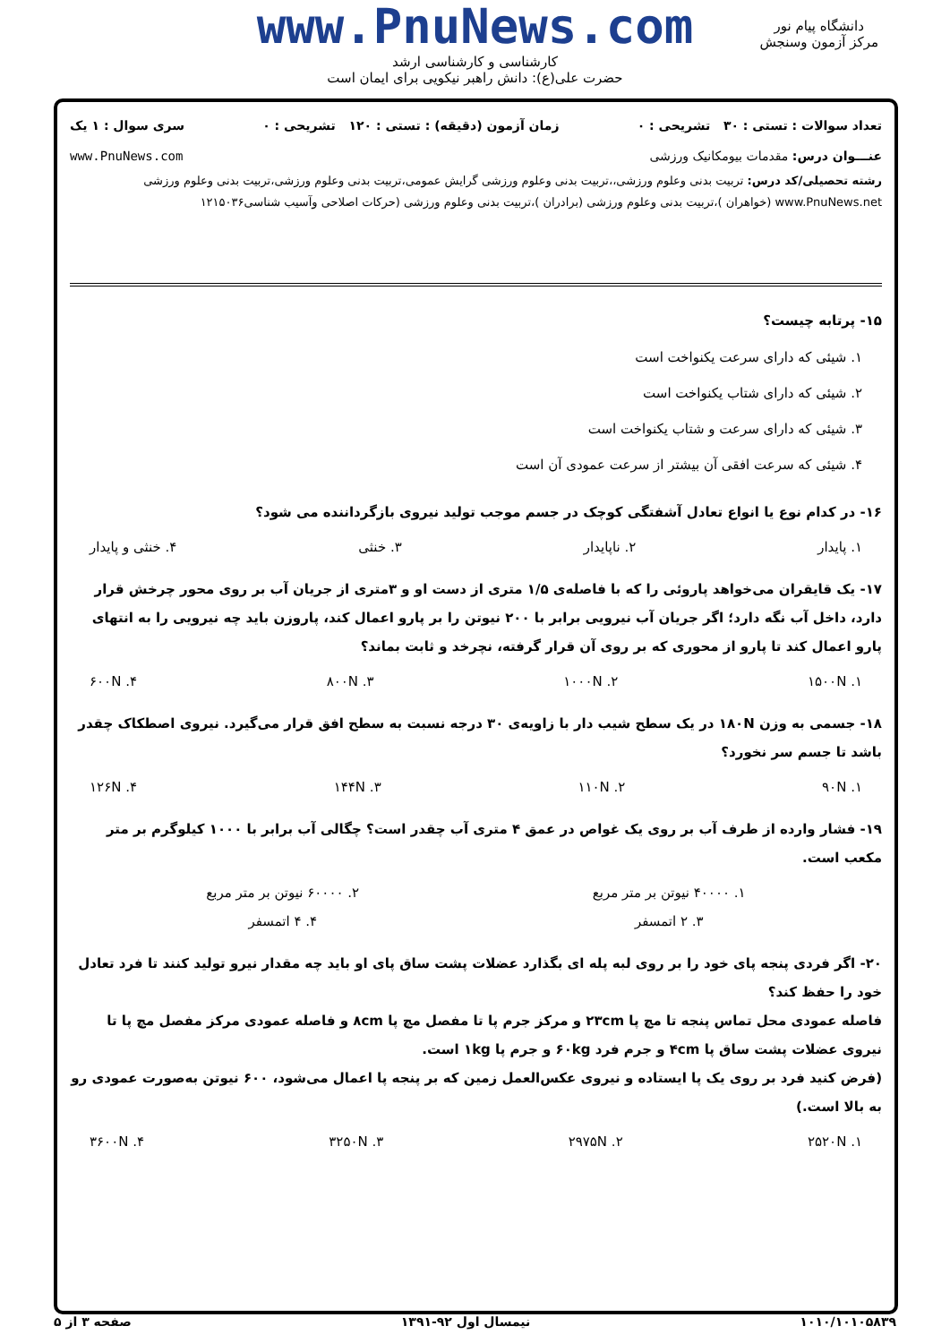www.PnuNews.com
کارشناسی و کارشناسی ارشد
حضرت علی(ع): دانش راهبر نیکویی برای ایمان است
دانشگاه پیام نور
مرکز آزمون وسنجش
تعداد سوالات : تستی : ۳۰ تشریحی : ۰ زمان آزمون (دقیقه) : تستی : ۱۲۰ تشریحی : ۰ سری سوال : ۱ یک
عنـــوان درس: مقدمات بیومکانیک ورزشی www.PnuNews.com
رشته تحصیلی/کد درس: تربیت بدنی وعلوم ورزشی،،تربیت بدنی وعلوم ورزشی گرایش عمومی،تربیت بدنی وعلوم ورزشی،تربیت بدنی وعلوم ورزشی www.PnuNews.net (خواهران )،تربیت بدنی وعلوم ورزشی (برادران )،تربیت بدنی وعلوم ورزشی (حرکات اصلاحی وآسیب شناسی۱۲۱۵۰۳۶
۱۵- پرتابه چیست؟
۱. شیئی که دارای سرعت یکنواخت است
۲. شیئی که دارای شتاب یکنواخت است
۳. شیئی که دارای سرعت و شتاب یکنواخت است
۴. شیئی که سرعت افقی آن بیشتر از سرعت عمودی آن است
۱۶- در کدام نوع یا انواع تعادل آشفتگی کوچک در جسم موجب تولید نیروی بازگرداننده می شود؟
۱. پایدار ۲. ناپایدار ۳. خنثی ۴. خنثی و پایدار
۱۷- یک قایقران می‌خواهد پاروئی را که با فاصله‌ی ۱/۵ متری از دست او و ۳متری از جریان آب بر روی محور چرخش قرار دارد، داخل آب نگه دارد؛ اگر جریان آب نیرویی برابر با ۲۰۰ نیوتن را بر پارو اعمال کند، پاروزن باید چه نیرویی را به انتهای پارو اعمال کند تا پارو از محوری که بر روی آن قرار گرفته، نچرخد و ثابت بماند؟
۱. ۱۵۰۰N ۲. ۱۰۰۰N ۳. ۸۰۰N ۴. ۶۰۰N
۱۸- جسمی به وزن ۱۸۰N در یک سطح شیب دار با زاویه‌ی ۳۰ درجه نسبت به سطح افق قرار می‌گیرد. نیروی اصطکاک چقدر باشد تا جسم سر نخورد؟
۱. ۹۰N ۲. ۱۱۰N ۳. ۱۴۴N ۴. ۱۲۶N
۱۹- فشار وارده از طرف آب بر روی یک غواص در عمق ۴ متری آب چقدر است؟ چگالی آب برابر با ۱۰۰۰ کیلوگرم بر متر مکعب است.
۱. ۴۰۰۰۰ نیوتن بر متر مربع ۲. ۶۰۰۰۰ نیوتن بر متر مربع
۳. ۲ اتمسفر ۴. ۴ اتمسفر
۲۰- اگر فردی پنجه پای خود را بر روی لبه پله ای بگذارد عضلات پشت ساق پای او باید چه مقدار نیرو تولید کنند تا فرد تعادل خود را حفظ کند؟
فاصله عمودی محل تماس پنجه تا مچ پا ۲۳cm و مرکز جرم پا تا مفصل مچ پا ۸cm و فاصله عمودی مرکز مفصل مچ پا تا نیروی عضلات پشت ساق پا ۴cm و جرم فرد ۶۰kg و جرم پا ۱kg است.
(فرض کنید فرد بر روی یک پا ایستاده و نیروی عکس‌العمل زمین که بر پنجه پا اعمال می‌شود، ۶۰۰ نیوتن به‌صورت عمودی رو به بالا است.)
۱. ۲۵۲۰N ۲. ۲۹۷۵N ۳. ۳۲۵۰N ۴. ۳۶۰۰N
۱۰۱۰/۱۰۱۰۵۸۳۹ نیمسال اول ۹۲-۱۳۹۱ صفحه ۳ از ۵